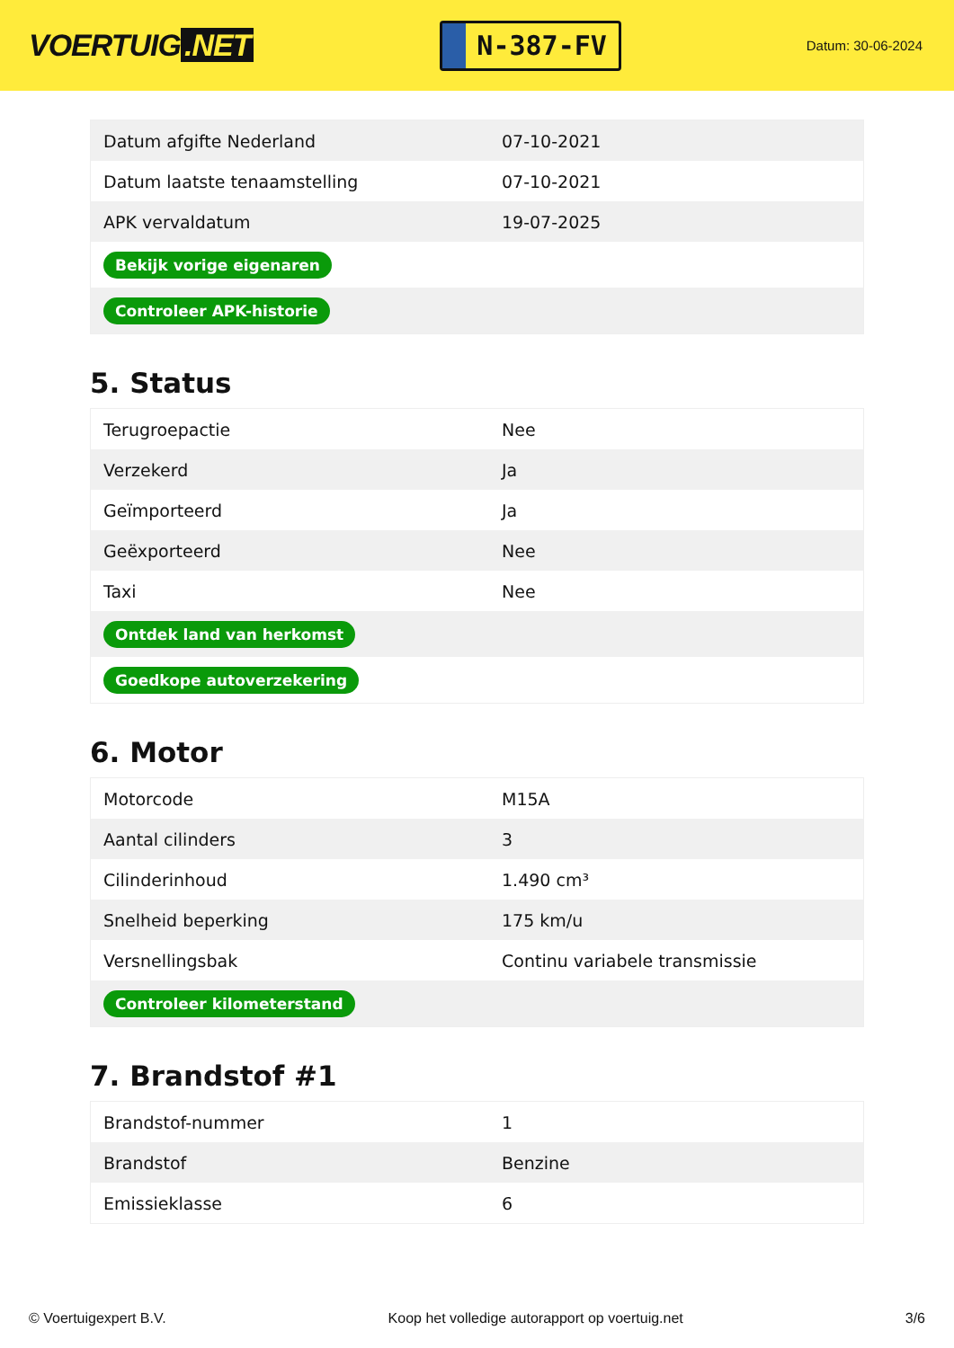VOERTUIG.NET
N-387-FV
Datum: 30-06-2024
| Datum afgifte Nederland | 07-10-2021 |
| Datum laatste tenaamstelling | 07-10-2021 |
| APK vervaldatum | 19-07-2025 |
| Bekijk vorige eigenaren | |
| Controleer APK-historie | |
5. Status
| Terugroepactie | Nee |
| Verzekerd | Ja |
| Geïmporteerd | Ja |
| Geëxporteerd | Nee |
| Taxi | Nee |
| Ontdek land van herkomst | |
| Goedkope autoverzekering | |
6. Motor
| Motorcode | M15A |
| Aantal cilinders | 3 |
| Cilinderinhoud | 1.490 cm³ |
| Snelheid beperking | 175 km/u |
| Versnellingsbak | Continu variabele transmissie |
| Controleer kilometerstand | |
7. Brandstof #1
| Brandstof-nummer | 1 |
| Brandstof | Benzine |
| Emissieklasse | 6 |
© Voertuigexpert B.V. Koop het volledige autorapport op voertuig.net 3/6